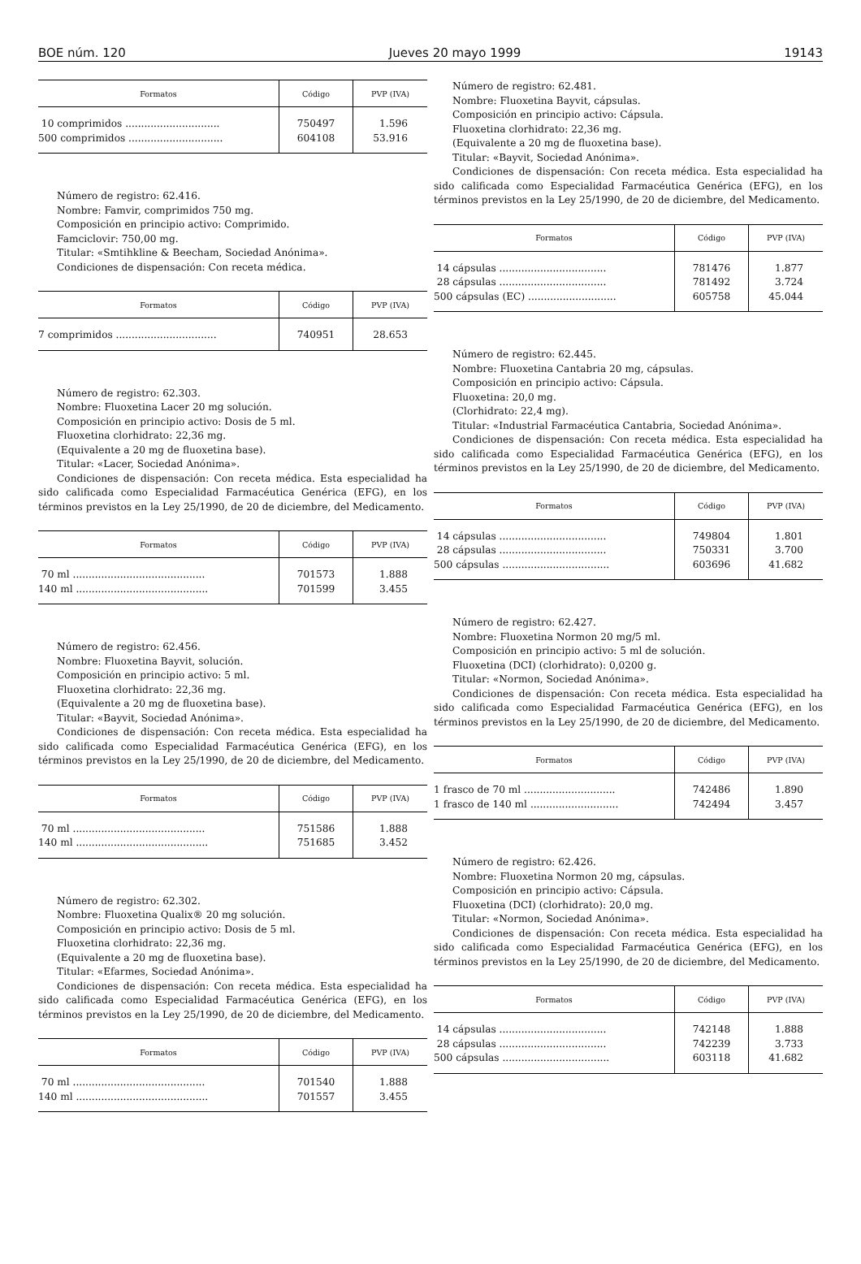BOE núm. 120 Jueves 20 mayo 1999 19143
| Formatos | Código | PVP (IVA) |
| --- | --- | --- |
| 10 comprimidos .............................. | 750497 | 1.596 |
| 500 comprimidos .............................. | 604108 | 53.916 |
Número de registro: 62.416.
Nombre: Famvir, comprimidos 750 mg.
Composición en principio activo: Comprimido.
Famciclovir: 750,00 mg.
Titular: «Smtihkline & Beecham, Sociedad Anónima».
Condiciones de dispensación: Con receta médica.
| Formatos | Código | PVP (IVA) |
| --- | --- | --- |
| 7 comprimidos ................................ | 740951 | 28.653 |
Número de registro: 62.303.
Nombre: Fluoxetina Lacer 20 mg solución.
Composición en principio activo: Dosis de 5 ml.
Fluoxetina clorhidrato: 22,36 mg.
(Equivalente a 20 mg de fluoxetina base).
Titular: «Lacer, Sociedad Anónima».
Condiciones de dispensación: Con receta médica. Esta especialidad ha sido calificada como Especialidad Farmacéutica Genérica (EFG), en los términos previstos en la Ley 25/1990, de 20 de diciembre, del Medicamento.
| Formatos | Código | PVP (IVA) |
| --- | --- | --- |
| 70 ml .......................................... | 701573 | 1.888 |
| 140 ml .......................................... | 701599 | 3.455 |
Número de registro: 62.456.
Nombre: Fluoxetina Bayvit, solución.
Composición en principio activo: 5 ml.
Fluoxetina clorhidrato: 22,36 mg.
(Equivalente a 20 mg de fluoxetina base).
Titular: «Bayvit, Sociedad Anónima».
Condiciones de dispensación: Con receta médica. Esta especialidad ha sido calificada como Especialidad Farmacéutica Genérica (EFG), en los términos previstos en la Ley 25/1990, de 20 de diciembre, del Medicamento.
| Formatos | Código | PVP (IVA) |
| --- | --- | --- |
| 70 ml .......................................... | 751586 | 1.888 |
| 140 ml .......................................... | 751685 | 3.452 |
Número de registro: 62.302.
Nombre: Fluoxetina Qualix® 20 mg solución.
Composición en principio activo: Dosis de 5 ml.
Fluoxetina clorhidrato: 22,36 mg.
(Equivalente a 20 mg de fluoxetina base).
Titular: «Efarmes, Sociedad Anónima».
Condiciones de dispensación: Con receta médica. Esta especialidad ha sido calificada como Especialidad Farmacéutica Genérica (EFG), en los términos previstos en la Ley 25/1990, de 20 de diciembre, del Medicamento.
| Formatos | Código | PVP (IVA) |
| --- | --- | --- |
| 70 ml .......................................... | 701540 | 1.888 |
| 140 ml .......................................... | 701557 | 3.455 |
Número de registro: 62.481.
Nombre: Fluoxetina Bayvit, cápsulas.
Composición en principio activo: Cápsula.
Fluoxetina clorhidrato: 22,36 mg.
(Equivalente a 20 mg de fluoxetina base).
Titular: «Bayvit, Sociedad Anónima».
Condiciones de dispensación: Con receta médica. Esta especialidad ha sido calificada como Especialidad Farmacéutica Genérica (EFG), en los términos previstos en la Ley 25/1990, de 20 de diciembre, del Medicamento.
| Formatos | Código | PVP (IVA) |
| --- | --- | --- |
| 14 cápsulas .................................. | 781476 | 1.877 |
| 28 cápsulas .................................. | 781492 | 3.724 |
| 500 cápsulas (EC) ............................ | 605758 | 45.044 |
Número de registro: 62.445.
Nombre: Fluoxetina Cantabria 20 mg, cápsulas.
Composición en principio activo: Cápsula.
Fluoxetina: 20,0 mg.
(Clorhidrato: 22,4 mg).
Titular: «Industrial Farmacéutica Cantabria, Sociedad Anónima».
Condiciones de dispensación: Con receta médica. Esta especialidad ha sido calificada como Especialidad Farmacéutica Genérica (EFG), en los términos previstos en la Ley 25/1990, de 20 de diciembre, del Medicamento.
| Formatos | Código | PVP (IVA) |
| --- | --- | --- |
| 14 cápsulas .................................. | 749804 | 1.801 |
| 28 cápsulas .................................. | 750331 | 3.700 |
| 500 cápsulas .................................. | 603696 | 41.682 |
Número de registro: 62.427.
Nombre: Fluoxetina Normon 20 mg/5 ml.
Composición en principio activo: 5 ml de solución.
Fluoxetina (DCI) (clorhidrato): 0,0200 g.
Titular: «Normon, Sociedad Anónima».
Condiciones de dispensación: Con receta médica. Esta especialidad ha sido calificada como Especialidad Farmacéutica Genérica (EFG), en los términos previstos en la Ley 25/1990, de 20 de diciembre, del Medicamento.
| Formatos | Código | PVP (IVA) |
| --- | --- | --- |
| 1 frasco de 70 ml ............................. | 742486 | 1.890 |
| 1 frasco de 140 ml ............................ | 742494 | 3.457 |
Número de registro: 62.426.
Nombre: Fluoxetina Normon 20 mg, cápsulas.
Composición en principio activo: Cápsula.
Fluoxetina (DCI) (clorhidrato): 20,0 mg.
Titular: «Normon, Sociedad Anónima».
Condiciones de dispensación: Con receta médica. Esta especialidad ha sido calificada como Especialidad Farmacéutica Genérica (EFG), en los términos previstos en la Ley 25/1990, de 20 de diciembre, del Medicamento.
| Formatos | Código | PVP (IVA) |
| --- | --- | --- |
| 14 cápsulas .................................. | 742148 | 1.888 |
| 28 cápsulas .................................. | 742239 | 3.733 |
| 500 cápsulas .................................. | 603118 | 41.682 |